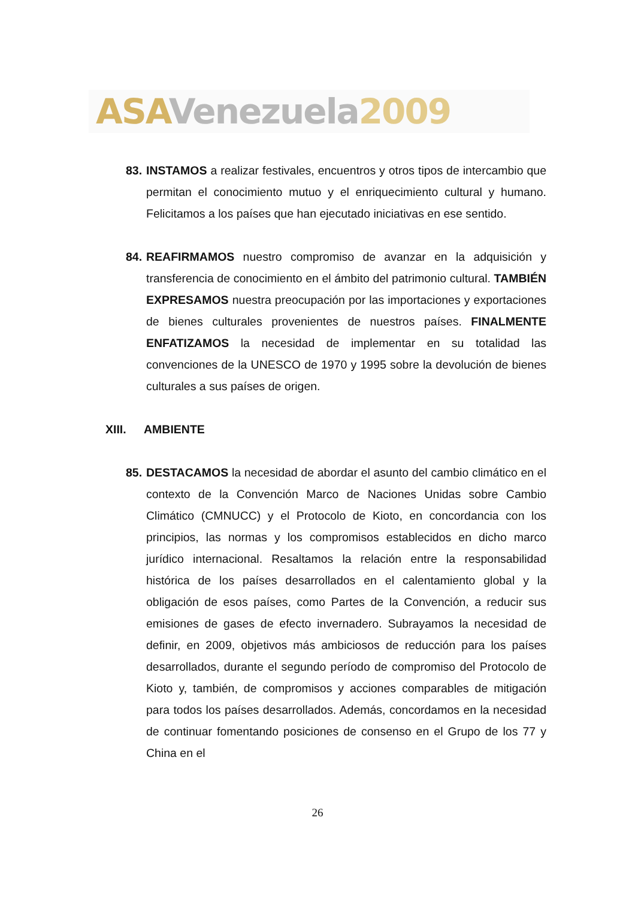ASA Venezuela 2009
83.
INSTAMOS a realizar festivales, encuentros y otros tipos de intercambio que permitan el conocimiento mutuo y el enriquecimiento cultural y humano. Felicitamos a los países que han ejecutado iniciativas en ese sentido.
84.
REAFIRMAMOS nuestro compromiso de avanzar en la adquisición y transferencia de conocimiento en el ámbito del patrimonio cultural. TAMBIÉN EXPRESAMOS nuestra preocupación por las importaciones y exportaciones de bienes culturales provenientes de nuestros países. FINALMENTE ENFATIZAMOS la necesidad de implementar en su totalidad las convenciones de la UNESCO de 1970 y 1995 sobre la devolución de bienes culturales a sus países de origen.
XIII. AMBIENTE
85.
DESTACAMOS la necesidad de abordar el asunto del cambio climático en el contexto de la Convención Marco de Naciones Unidas sobre Cambio Climático (CMNUCC) y el Protocolo de Kioto, en concordancia con los principios, las normas y los compromisos establecidos en dicho marco jurídico internacional. Resaltamos la relación entre la responsabilidad histórica de los países desarrollados en el calentamiento global y la obligación de esos países, como Partes de la Convención, a reducir sus emisiones de gases de efecto invernadero. Subrayamos la necesidad de definir, en 2009, objetivos más ambiciosos de reducción para los países desarrollados, durante el segundo período de compromiso del Protocolo de Kioto y, también, de compromisos y acciones comparables de mitigación para todos los países desarrollados. Además, concordamos en la necesidad de continuar fomentando posiciones de consenso en el Grupo de los 77 y China en el
26